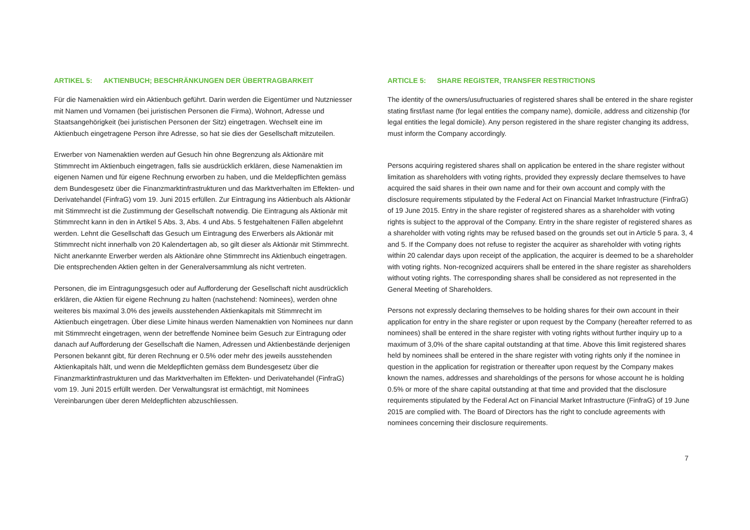ARTIKEL 5: AKTIENBUCH; BESCHRÄNKUNGEN DER ÜBERTRAGBARKEIT
Für die Namenaktien wird ein Aktienbuch geführt. Darin werden die Eigentümer und Nutzniesser mit Namen und Vornamen (bei juristischen Personen die Firma), Wohnort, Adresse und Staatsangehörigkeit (bei juristischen Personen der Sitz) eingetragen. Wechselt eine im Aktienbuch eingetragene Person ihre Adresse, so hat sie dies der Gesellschaft mitzuteilen.
Erwerber von Namenaktien werden auf Gesuch hin ohne Begrenzung als Aktionäre mit Stimmrecht im Aktienbuch eingetragen, falls sie ausdrücklich erklären, diese Namenaktien im eigenen Namen und für eigene Rechnung erworben zu haben, und die Meldepflichten gemäss dem Bundesgesetz über die Finanzmarktinfrastrukturen und das Marktverhalten im Effekten- und Derivatehandel (FinfraG) vom 19. Juni 2015 erfüllen. Zur Eintragung ins Aktienbuch als Aktionär mit Stimmrecht ist die Zustimmung der Gesellschaft notwendig. Die Eintragung als Aktionär mit Stimmrecht kann in den in Artikel 5 Abs. 3, Abs. 4 und Abs. 5 festgehaltenen Fällen abgelehnt werden. Lehnt die Gesellschaft das Gesuch um Eintragung des Erwerbers als Aktionär mit Stimmrecht nicht innerhalb von 20 Kalendertagen ab, so gilt dieser als Aktionär mit Stimmrecht. Nicht anerkannte Erwerber werden als Aktionäre ohne Stimmrecht ins Aktienbuch eingetragen. Die entsprechenden Aktien gelten in der Generalversammlung als nicht vertreten.
Personen, die im Eintragungsgesuch oder auf Aufforderung der Gesellschaft nicht ausdrücklich erklären, die Aktien für eigene Rechnung zu halten (nachstehend: Nominees), werden ohne weiteres bis maximal 3.0% des jeweils ausstehenden Aktienkapitals mit Stimmrecht im Aktienbuch eingetragen. Über diese Limite hinaus werden Namenaktien von Nominees nur dann mit Stimmrecht eingetragen, wenn der betreffende Nominee beim Gesuch zur Eintragung oder danach auf Aufforderung der Gesellschaft die Namen, Adressen und Aktienbestände derjenigen Personen bekannt gibt, für deren Rechnung er 0.5% oder mehr des jeweils ausstehenden Aktienkapitals hält, und wenn die Meldepflichten gemäss dem Bundesgesetz über die Finanzmarktinfrastrukturen und das Marktverhalten im Effekten- und Derivatehandel (FinfraG) vom 19. Juni 2015 erfüllt werden. Der Verwaltungsrat ist ermächtigt, mit Nominees Vereinbarungen über deren Meldepflichten abzuschliessen.
ARTICLE 5: SHARE REGISTER, TRANSFER RESTRICTIONS
The identity of the owners/usufructuaries of registered shares shall be entered in the share register stating first/last name (for legal entities the company name), domicile, address and citizenship (for legal entities the legal domicile). Any person registered in the share register changing its address, must inform the Company accordingly.
Persons acquiring registered shares shall on application be entered in the share register without limitation as shareholders with voting rights, provided they expressly declare themselves to have acquired the said shares in their own name and for their own account and comply with the disclosure requirements stipulated by the Federal Act on Financial Market Infrastructure (FinfraG) of 19 June 2015. Entry in the share register of registered shares as a shareholder with voting rights is subject to the approval of the Company. Entry in the share register of registered shares as a shareholder with voting rights may be refused based on the grounds set out in Article 5 para. 3, 4 and 5. If the Company does not refuse to register the acquirer as shareholder with voting rights within 20 calendar days upon receipt of the application, the acquirer is deemed to be a shareholder with voting rights. Non-recognized acquirers shall be entered in the share register as shareholders without voting rights. The corresponding shares shall be considered as not represented in the General Meeting of Shareholders.
Persons not expressly declaring themselves to be holding shares for their own account in their application for entry in the share register or upon request by the Company (hereafter referred to as nominees) shall be entered in the share register with voting rights without further inquiry up to a maximum of 3,0% of the share capital outstanding at that time. Above this limit registered shares held by nominees shall be entered in the share register with voting rights only if the nominee in question in the application for registration or thereafter upon request by the Company makes known the names, addresses and shareholdings of the persons for whose account he is holding 0.5% or more of the share capital outstanding at that time and provided that the disclosure requirements stipulated by the Federal Act on Financial Market Infrastructure (FinfraG) of 19 June 2015 are complied with. The Board of Directors has the right to conclude agreements with nominees concerning their disclosure requirements.
7